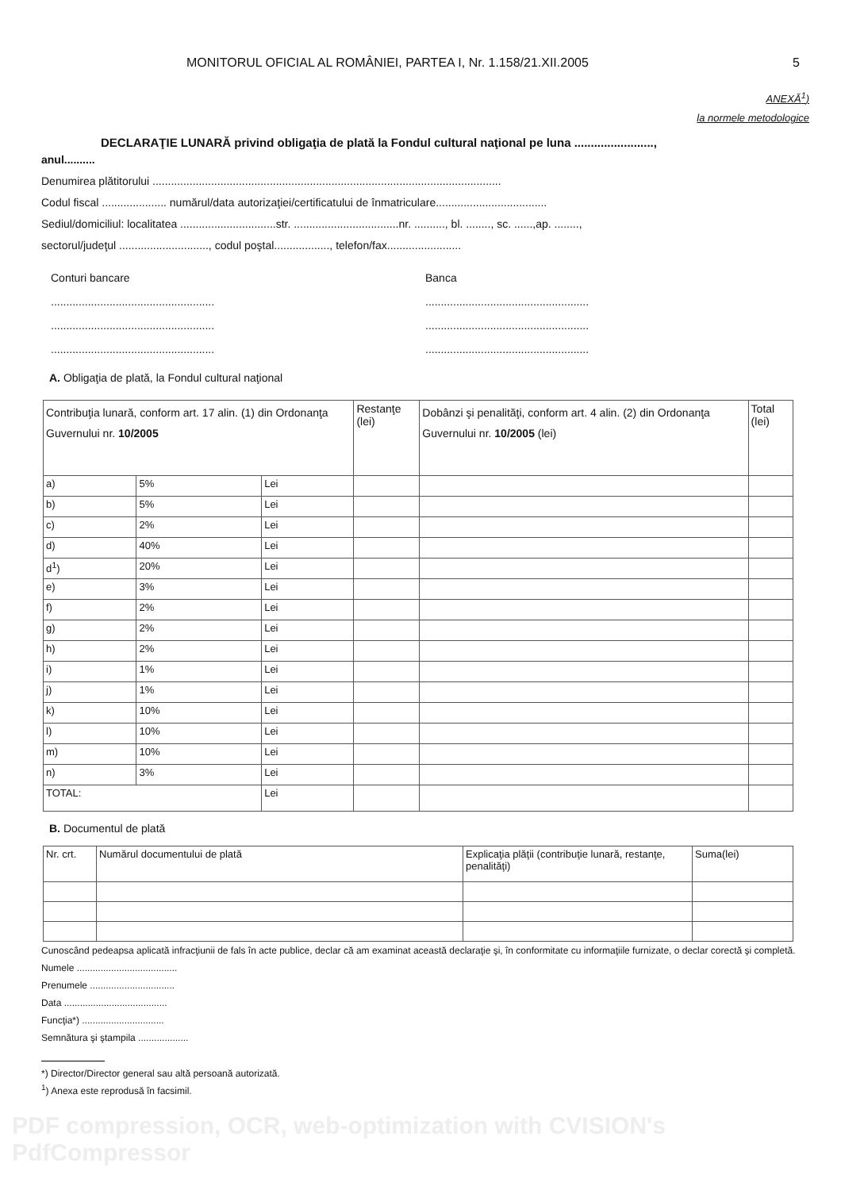MONITORUL OFICIAL AL ROMÂNIEI, PARTEA I, Nr. 1.158/21.XII.2005 5
ANEXĂ<sup>1</sup>)
la normele metodologice
DECLARAŢIE LUNARĂ privind obligaţia de plată la Fondul cultural naţional pe luna ........................,
anul..........
Denumirea plătitorului .................................................................................................................
Codul fiscal ..................... numărul/data autorizaţiei/certificatului de înmatriculare....................................
Sediul/domiciliul: localitatea ...............................str. ..................................nr. .........., bl. ........, sc. ......,ap. ........,
sectorul/judeţul ............................., codul poştal.................., telefon/fax........................
Conturi bancare
.....................................................
.....................................................
.....................................................
Banca
.....................................................
.....................................................
.....................................................
A. Obligaţia de plată, la Fondul cultural naţional
| Contribuţia lunară, conform art. 17 alin. (1) din Ordonanţa Guvernului nr. 10/2005 | | | Restanţe (lei) | Dobânzi şi penalităţi, conform art. 4 alin. (2) din Ordonanţa Guvernului nr. 10/2005 (lei) | Total (lei) |
| --- | --- | --- | --- | --- | --- |
| a) | 5% | Lei | | | |
| b) | 5% | Lei | | | |
| c) | 2% | Lei | | | |
| d) | 40% | Lei | | | |
| d<sup>1</sup>) | 20% | Lei | | | |
| e) | 3% | Lei | | | |
| f) | 2% | Lei | | | |
| g) | 2% | Lei | | | |
| h) | 2% | Lei | | | |
| i) | 1% | Lei | | | |
| j) | 1% | Lei | | | |
| k) | 10% | Lei | | | |
| l) | 10% | Lei | | | |
| m) | 10% | Lei | | | |
| n) | 3% | Lei | | | |
| TOTAL: | | Lei | | | |
B. Documentul de plată
| Nr. crt. | Numărul documentului de plată | Explicaţia plăţii (contribuţie lunară, restanţe, penalităţi) | Suma(lei) |
| --- | --- | --- | --- |
Cunoscând pedeapsa aplicată infracţiunii de fals în acte publice, declar că am examinat această declaraţie şi, în conformitate cu informaţiile furnizate, o declar corectă şi completă.
Numele ......................................
Prenumele ................................
Data .......................................
Funcţia*) ...............................
Semnătura şi ştampila ...................
*) Director/Director general sau altă persoană autorizată.
<sup>1</sup>) Anexa este reprodusă în facsimil.
PDF compression, OCR, web-optimization with CVISION's PdfCompressor